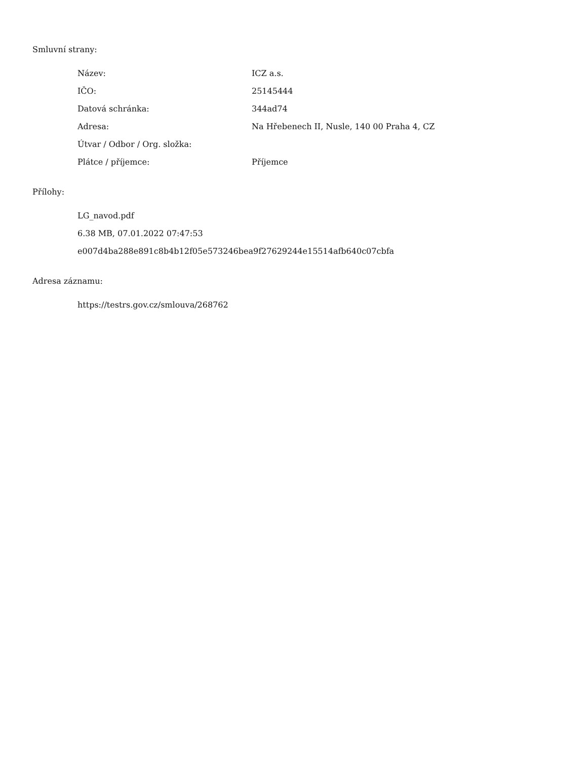Smluvní strany:
| Název: | ICZ a.s. |
| IČO: | 25145444 |
| Datová schránka: | 344ad74 |
| Adresa: | Na Hřebenech II, Nusle, 140 00 Praha 4, CZ |
| Útvar / Odbor / Org. složka: | |
| Plátce / příjemce: | Příjemce |
Přílohy:
LG_navod.pdf
6.38 MB, 07.01.2022 07:47:53
e007d4ba288e891c8b4b12f05e573246bea9f27629244e15514afb640c07cbfa
Adresa záznamu:
https://testrs.gov.cz/smlouva/268762